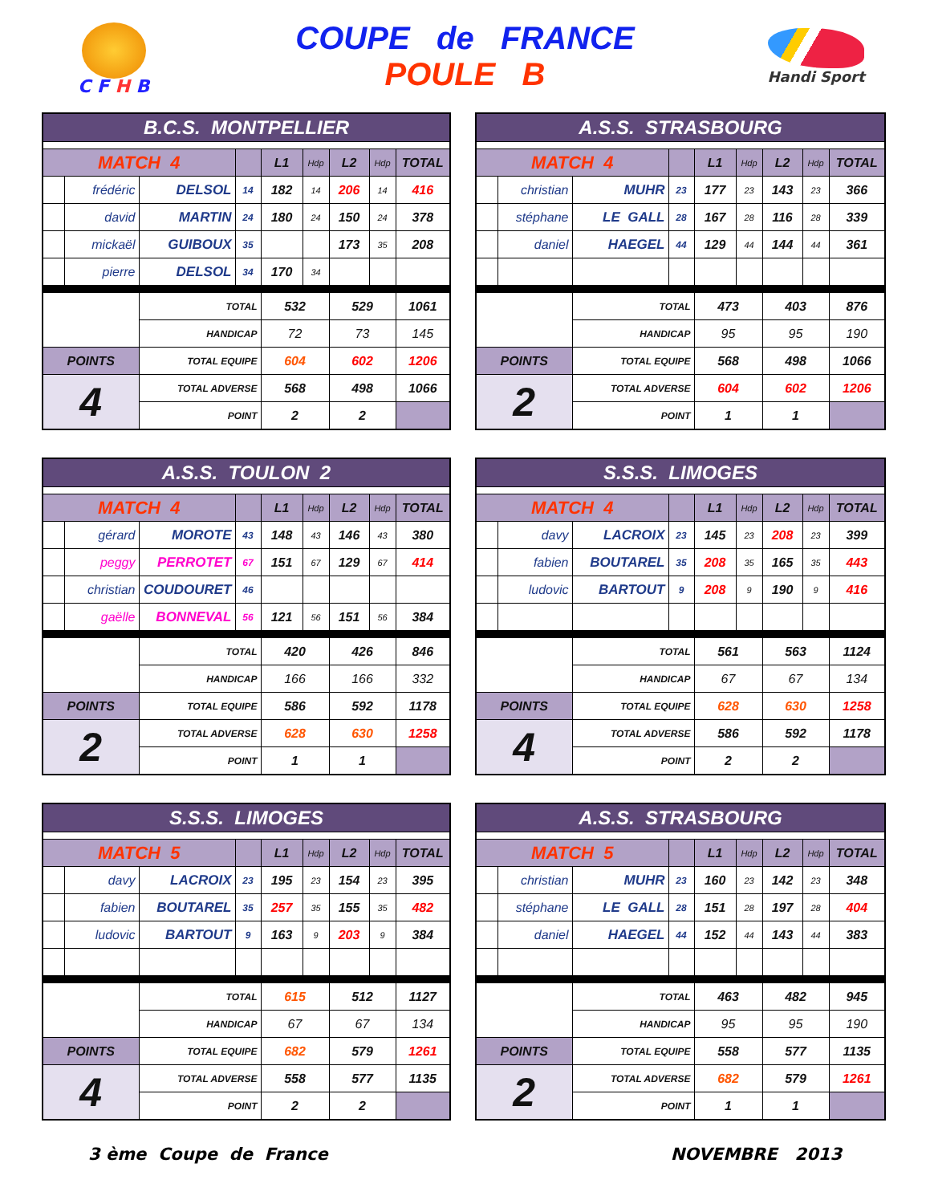C F H B
COUPE de FRANCE
POULE B
Handi Sport
| B.C.S. MONTPELLIER | | | | | | | | |
| --- | --- | --- | --- | --- | --- | --- | --- | --- |
| MATCH 4 | | | | L1 | Hdp | L2 | Hdp | TOTAL |
| | frédéric | DELSOL | 14 | 182 | 14 | 206 | 14 | 416 |
| | david | MARTIN | 24 | 180 | 24 | 150 | 24 | 378 |
| | mickaël | GUIBOUX | 35 | | | 173 | 35 | 208 |
| | pierre | DELSOL | 34 | 170 | 34 | | | |
| | | TOTAL | | 532 | | 529 | | 1061 |
| | | HANDICAP | | 72 | | 73 | | 145 |
| POINTS | | TOTAL EQUIPE | | 604 | | 602 | | 1206 |
| 4 | | TOTAL ADVERSE | | 568 | | 498 | | 1066 |
| | | POINT | | 2 | | 2 | | |
| A.S.S. STRASBOURG | | | | | | | | |
| --- | --- | --- | --- | --- | --- | --- | --- | --- |
| MATCH 4 | | | | L1 | Hdp | L2 | Hdp | TOTAL |
| | christian | MUHR | 23 | 177 | 23 | 143 | 23 | 366 |
| | stéphane | LE GALL | 28 | 167 | 28 | 116 | 28 | 339 |
| | daniel | HAEGEL | 44 | 129 | 44 | 144 | 44 | 361 |
| | | TOTAL | | 473 | | 403 | | 876 |
| | | HANDICAP | | 95 | | 95 | | 190 |
| POINTS | | TOTAL EQUIPE | | 568 | | 498 | | 1066 |
| 2 | | TOTAL ADVERSE | | 604 | | 602 | | 1206 |
| | | POINT | | 1 | | 1 | | |
| A.S.S. TOULON 2 | | | | | | | | |
| --- | --- | --- | --- | --- | --- | --- | --- | --- |
| MATCH 4 | | | | L1 | Hdp | L2 | Hdp | TOTAL |
| | gérard | MOROTE | 43 | 148 | 43 | 146 | 43 | 380 |
| | peggy | PERROTET | 67 | 151 | 67 | 129 | 67 | 414 |
| | christian | COUDOURET | 46 | | | | | |
| | gaëlle | BONNEVAL | 56 | 121 | 56 | 151 | 56 | 384 |
| | | TOTAL | | 420 | | 426 | | 846 |
| | | HANDICAP | | 166 | | 166 | | 332 |
| POINTS | | TOTAL EQUIPE | | 586 | | 592 | | 1178 |
| 2 | | TOTAL ADVERSE | | 628 | | 630 | | 1258 |
| | | POINT | | 1 | | 1 | | |
| S.S.S. LIMOGES | | | | | | | | |
| --- | --- | --- | --- | --- | --- | --- | --- | --- |
| MATCH 4 | | | | L1 | Hdp | L2 | Hdp | TOTAL |
| | davy | LACROIX | 23 | 145 | 23 | 208 | 23 | 399 |
| | fabien | BOUTAREL | 35 | 208 | 35 | 165 | 35 | 443 |
| | ludovic | BARTOUT | 9 | 208 | 9 | 190 | 9 | 416 |
| | | TOTAL | | 561 | | 563 | | 1124 |
| | | HANDICAP | | 67 | | 67 | | 134 |
| POINTS | | TOTAL EQUIPE | | 628 | | 630 | | 1258 |
| 4 | | TOTAL ADVERSE | | 586 | | 592 | | 1178 |
| | | POINT | | 2 | | 2 | | |
| S.S.S. LIMOGES | | | | | | | | |
| --- | --- | --- | --- | --- | --- | --- | --- | --- |
| MATCH 5 | | | | L1 | Hdp | L2 | Hdp | TOTAL |
| | davy | LACROIX | 23 | 195 | 23 | 154 | 23 | 395 |
| | fabien | BOUTAREL | 35 | 257 | 35 | 155 | 35 | 482 |
| | ludovic | BARTOUT | 9 | 163 | 9 | 203 | 9 | 384 |
| | | TOTAL | | 615 | | 512 | | 1127 |
| | | HANDICAP | | 67 | | 67 | | 134 |
| POINTS | | TOTAL EQUIPE | | 682 | | 579 | | 1261 |
| 4 | | TOTAL ADVERSE | | 558 | | 577 | | 1135 |
| | | POINT | | 2 | | 2 | | |
| A.S.S. STRASBOURG | | | | | | | | |
| --- | --- | --- | --- | --- | --- | --- | --- | --- |
| MATCH 5 | | | | L1 | Hdp | L2 | Hdp | TOTAL |
| | christian | MUHR | 23 | 160 | 23 | 142 | 23 | 348 |
| | stéphane | LE GALL | 28 | 151 | 28 | 197 | 28 | 404 |
| | daniel | HAEGEL | 44 | 152 | 44 | 143 | 44 | 383 |
| | | TOTAL | | 463 | | 482 | | 945 |
| | | HANDICAP | | 95 | | 95 | | 190 |
| POINTS | | TOTAL EQUIPE | | 558 | | 577 | | 1135 |
| 2 | | TOTAL ADVERSE | | 682 | | 579 | | 1261 |
| | | POINT | | 1 | | 1 | | |
3 ème Coupe de France NOVEMBRE 2013